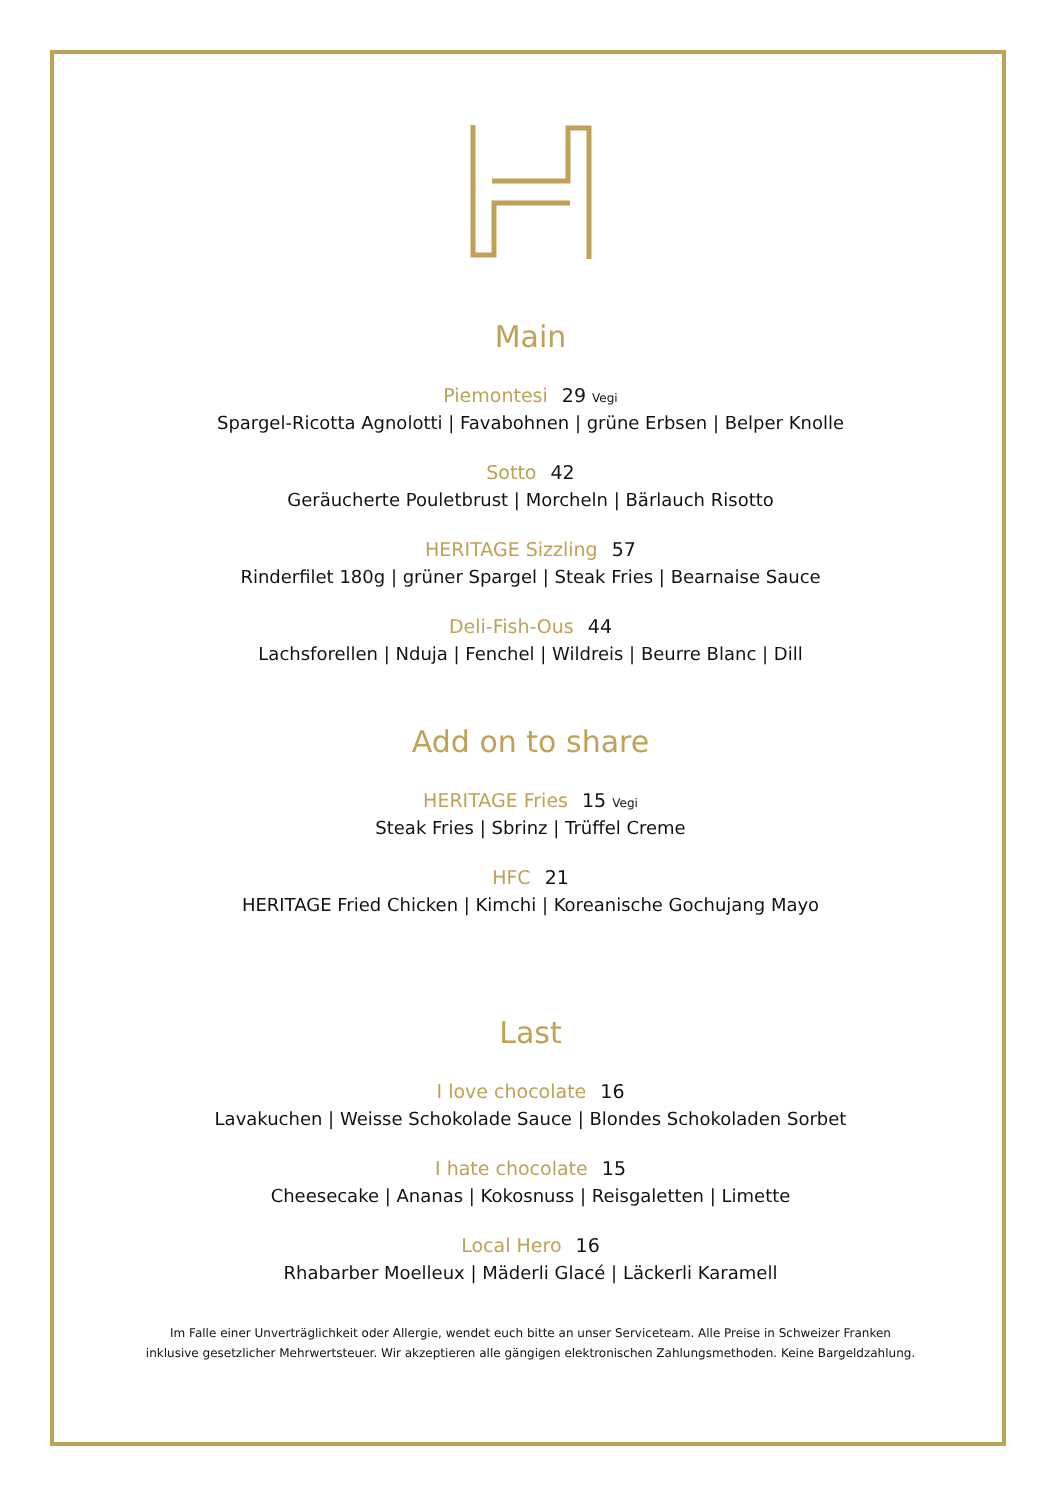Main
Piemontesi 29 Vegi
Spargel-Ricotta Agnolotti | Favabohnen | grüne Erbsen | Belper Knolle
Sotto 42
Geräucherte Pouletbrust | Morcheln | Bärlauch Risotto
HERITAGE Sizzling 57
Rinderfilet 180g | grüner Spargel | Steak Fries | Bearnaise Sauce
Deli-Fish-Ous 44
Lachsforellen | Nduja | Fenchel | Wildreis | Beurre Blanc | Dill
Add on to share
HERITAGE Fries 15 Vegi
Steak Fries | Sbrinz | Trüffel Creme
HFC 21
HERITAGE Fried Chicken | Kimchi | Koreanische Gochujang Mayo
Last
I love chocolate 16
Lavakuchen | Weisse Schokolade Sauce | Blondes Schokoladen Sorbet
I hate chocolate 15
Cheesecake | Ananas | Kokosnuss | Reisgaletten | Limette
Local Hero 16
Rhabarber Moelleux | Mäderli Glacé | Läckerli Karamell
Im Falle einer Unverträglichkeit oder Allergie, wendet euch bitte an unser Serviceteam. Alle Preise in Schweizer Franken
inklusive gesetzlicher Mehrwertsteuer. Wir akzeptieren alle gängigen elektronischen Zahlungsmethoden. Keine Bargeldzahlung.